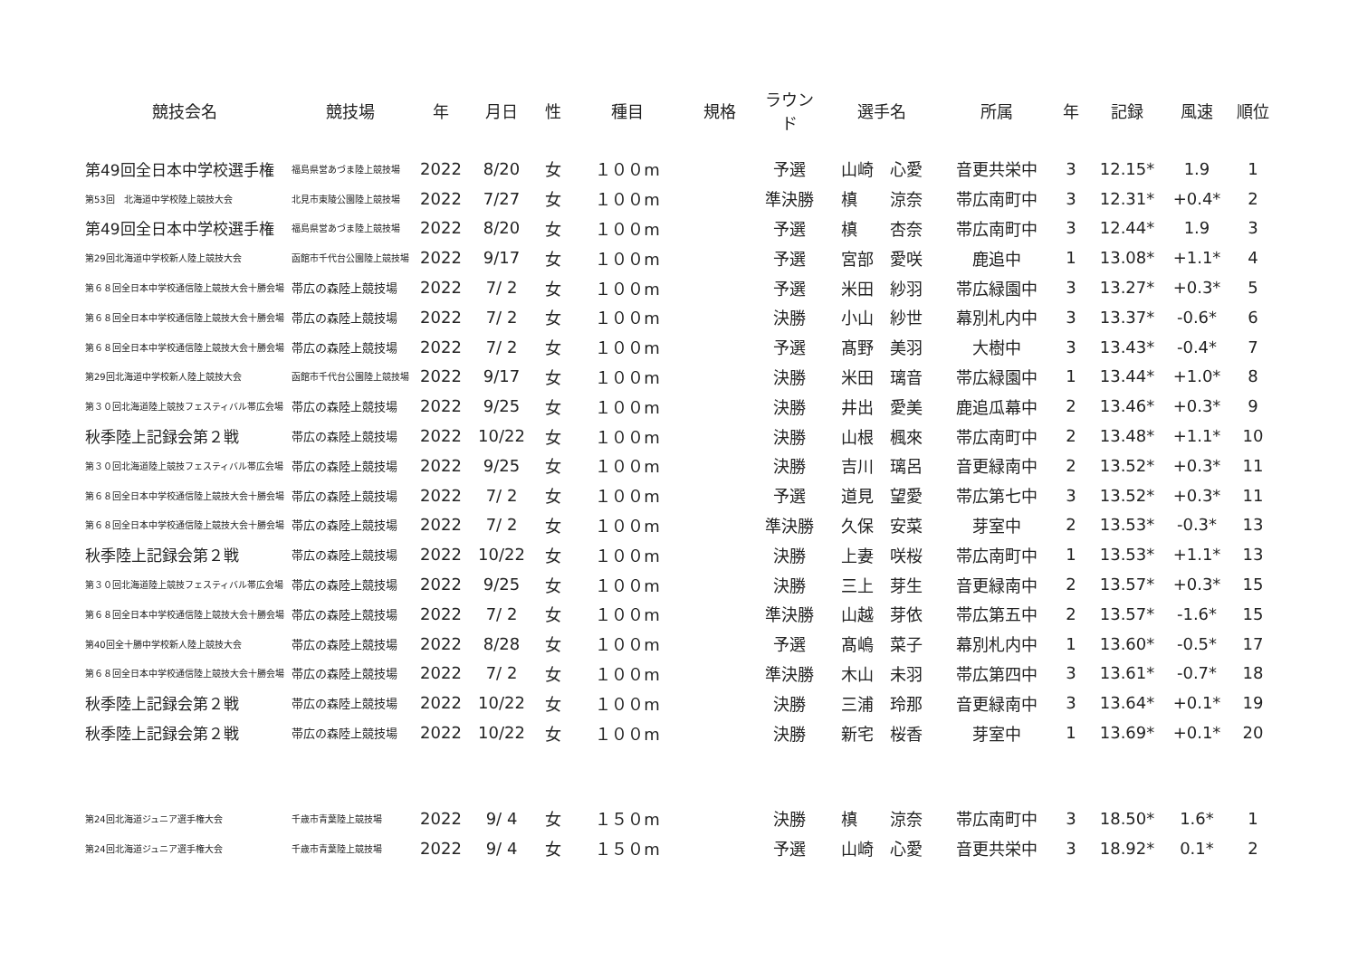| 競技会名 | 競技場 | 年 | 月日 | 性 | 種目 | 規格 | ラウンド | 選手名 | 所属 | 年 | 記録 | 風速 | 順位 |
| --- | --- | --- | --- | --- | --- | --- | --- | --- | --- | --- | --- | --- | --- |
| 第49回全日本中学校選手権 | 福島県営あづま陸上競技場 | 2022 | 8/20 | 女 | １００m | | 予選 | 山崎 心愛 | 音更共栄中 | 3 | 12.15* | 1.9 | 1 |
| 第53回 北海道中学校陸上競技大会 | 北見市東陵公園陸上競技場 | 2022 | 7/27 | 女 | １００m | | 準決勝 | 槙 涼奈 | 帯広南町中 | 3 | 12.31* | +0.4* | 2 |
| 第49回全日本中学校選手権 | 福島県営あづま陸上競技場 | 2022 | 8/20 | 女 | １００m | | 予選 | 槙 杏奈 | 帯広南町中 | 3 | 12.44* | 1.9 | 3 |
| 第29回北海道中学校新人陸上競技大会 | 函館市千代台公園陸上競技場 | 2022 | 9/17 | 女 | １００m | | 予選 | 宮部 愛咲 | 鹿追中 | 1 | 13.08* | +1.1* | 4 |
| 第６８回全日本中学校通信陸上競技大会十勝会場 | 帯広の森陸上競技場 | 2022 | 7/ 2 | 女 | １００m | | 予選 | 米田 紗羽 | 帯広緑園中 | 3 | 13.27* | +0.3* | 5 |
| 第６８回全日本中学校通信陸上競技大会十勝会場 | 帯広の森陸上競技場 | 2022 | 7/ 2 | 女 | １００m | | 決勝 | 小山 紗世 | 幕別札内中 | 3 | 13.37* | -0.6* | 6 |
| 第６８回全日本中学校通信陸上競技大会十勝会場 | 帯広の森陸上競技場 | 2022 | 7/ 2 | 女 | １００m | | 予選 | 髙野 美羽 | 大樹中 | 3 | 13.43* | -0.4* | 7 |
| 第29回北海道中学校新人陸上競技大会 | 函館市千代台公園陸上競技場 | 2022 | 9/17 | 女 | １００m | | 決勝 | 米田 璃音 | 帯広緑園中 | 1 | 13.44* | +1.0* | 8 |
| 第３０回北海道陸上競技フェスティバル帯広会場 | 帯広の森陸上競技場 | 2022 | 9/25 | 女 | １００m | | 決勝 | 井出 愛美 | 鹿追瓜幕中 | 2 | 13.46* | +0.3* | 9 |
| 秋季陸上記録会第２戦 | 帯広の森陸上競技場 | 2022 | 10/22 | 女 | １００m | | 決勝 | 山根 楓來 | 帯広南町中 | 2 | 13.48* | +1.1* | 10 |
| 第３０回北海道陸上競技フェスティバル帯広会場 | 帯広の森陸上競技場 | 2022 | 9/25 | 女 | １００m | | 決勝 | 吉川 璃呂 | 音更緑南中 | 2 | 13.52* | +0.3* | 11 |
| 第６８回全日本中学校通信陸上競技大会十勝会場 | 帯広の森陸上競技場 | 2022 | 7/ 2 | 女 | １００m | | 予選 | 道見 望愛 | 帯広第七中 | 3 | 13.52* | +0.3* | 11 |
| 第６８回全日本中学校通信陸上競技大会十勝会場 | 帯広の森陸上競技場 | 2022 | 7/ 2 | 女 | １００m | | 準決勝 | 久保 安菜 | 芽室中 | 2 | 13.53* | -0.3* | 13 |
| 秋季陸上記録会第２戦 | 帯広の森陸上競技場 | 2022 | 10/22 | 女 | １００m | | 決勝 | 上妻 咲桜 | 帯広南町中 | 1 | 13.53* | +1.1* | 13 |
| 第３０回北海道陸上競技フェスティバル帯広会場 | 帯広の森陸上競技場 | 2022 | 9/25 | 女 | １００m | | 決勝 | 三上 芽生 | 音更緑南中 | 2 | 13.57* | +0.3* | 15 |
| 第６８回全日本中学校通信陸上競技大会十勝会場 | 帯広の森陸上競技場 | 2022 | 7/ 2 | 女 | １００m | | 準決勝 | 山越 芽依 | 帯広第五中 | 2 | 13.57* | -1.6* | 15 |
| 第40回全十勝中学校新人陸上競技大会 | 帯広の森陸上競技場 | 2022 | 8/28 | 女 | １００m | | 予選 | 髙嶋 菜子 | 幕別札内中 | 1 | 13.60* | -0.5* | 17 |
| 第６８回全日本中学校通信陸上競技大会十勝会場 | 帯広の森陸上競技場 | 2022 | 7/ 2 | 女 | １００m | | 準決勝 | 木山 未羽 | 帯広第四中 | 3 | 13.61* | -0.7* | 18 |
| 秋季陸上記録会第２戦 | 帯広の森陸上競技場 | 2022 | 10/22 | 女 | １００m | | 決勝 | 三浦 玲那 | 音更緑南中 | 3 | 13.64* | +0.1* | 19 |
| 秋季陸上記録会第２戦 | 帯広の森陸上競技場 | 2022 | 10/22 | 女 | １００m | | 決勝 | 新宅 桜香 | 芽室中 | 1 | 13.69* | +0.1* | 20 |
| 第24回北海道ジュニア選手権大会 | 千歳市青葉陸上競技場 | 2022 | 9/ 4 | 女 | １５０m | | 決勝 | 槙 涼奈 | 帯広南町中 | 3 | 18.50* | 1.6* | 1 |
| 第24回北海道ジュニア選手権大会 | 千歳市青葉陸上競技場 | 2022 | 9/ 4 | 女 | １５０m | | 予選 | 山崎 心愛 | 音更共栄中 | 3 | 18.92* | 0.1* | 2 |